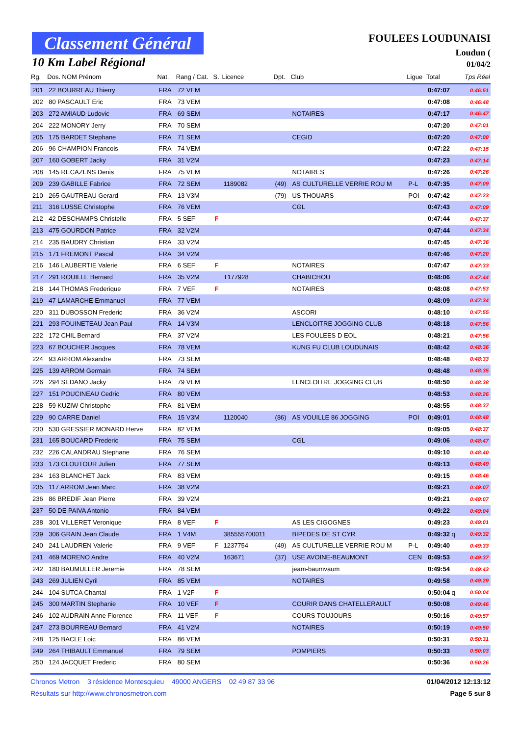Classement Général
10 Km Label Régional
FOULEES LOUDUNAISI
Loudun (
01/04/2
| Rg. | Dos. NOM Prénom | Nat. | Rang / Cat. | S. | Licence | Dpt. | Club | Ligue | Total | Tps Réel |
| --- | --- | --- | --- | --- | --- | --- | --- | --- | --- | --- |
| 201 | 22 BOURREAU Thierry | FRA | 72 VEM | | | | | | 0:47:07 | 0:46:51 |
| 202 | 80 PASCAULT Eric | FRA | 73 VEM | | | | | | 0:47:08 | 0:46:48 |
| 203 | 272 AMIAUD Ludovic | FRA | 69 SEM | | | | NOTAIRES | | 0:47:17 | 0:46:47 |
| 204 | 222 MONORY Jerry | FRA | 70 SEM | | | | | | 0:47:20 | 0:47:01 |
| 205 | 175 BARDET Stephane | FRA | 71 SEM | | | | CEGID | | 0:47:20 | 0:47:00 |
| 206 | 96 CHAMPION Francois | FRA | 74 VEM | | | | | | 0:47:22 | 0:47:15 |
| 207 | 160 GOBERT Jacky | FRA | 31 V2M | | | | | | 0:47:23 | 0:47:14 |
| 208 | 145 RECAZENS Denis | FRA | 75 VEM | | | | NOTAIRES | | 0:47:26 | 0:47:26 |
| 209 | 239 GABILLE Fabrice | FRA | 72 SEM | | 1189082 | (49) | AS CULTURELLE VERRIE ROU M | P-L | 0:47:35 | 0:47:09 |
| 210 | 265 GAUTREAU Gerard | FRA | 13 V3M | | | (79) | US THOUARS | POI | 0:47:42 | 0:47:23 |
| 211 | 316 LUSSE Christophe | FRA | 76 VEM | | | | CGL | | 0:47:43 | 0:47:09 |
| 212 | 42 DESCHAMPS Christelle | FRA | 5 SEF | F | | | | | 0:47:44 | 0:47:37 |
| 213 | 475 GOURDON Patrice | FRA | 32 V2M | | | | | | 0:47:44 | 0:47:34 |
| 214 | 235 BAUDRY Christian | FRA | 33 V2M | | | | | | 0:47:45 | 0:47:36 |
| 215 | 171 FREMONT Pascal | FRA | 34 V2M | | | | | | 0:47:46 | 0:47:20 |
| 216 | 146 LAUBERTIE Valerie | FRA | 6 SEF | F | | | NOTAIRES | | 0:47:47 | 0:47:33 |
| 217 | 291 ROUILLE Bernard | FRA | 35 V2M | | T177928 | | CHABICHOU | | 0:48:06 | 0:47:44 |
| 218 | 144 THOMAS Frederique | FRA | 7 VEF | F | | | NOTAIRES | | 0:48:08 | 0:47:53 |
| 219 | 47 LAMARCHE Emmanuel | FRA | 77 VEM | | | | | | 0:48:09 | 0:47:34 |
| 220 | 311 DUBOSSON Frederic | FRA | 36 V2M | | | | ASCORI | | 0:48:10 | 0:47:55 |
| 221 | 293 FOUINETEAU Jean Paul | FRA | 14 V3M | | | | LENCLOITRE JOGGING CLUB | | 0:48:18 | 0:47:56 |
| 222 | 172 CHIL Bernard | FRA | 37 V2M | | | | LES FOULEES D EOL | | 0:48:21 | 0:47:56 |
| 223 | 67 BOUCHER Jacques | FRA | 78 VEM | | | | KUNG FU CLUB LOUDUNAIS | | 0:48:42 | 0:48:36 |
| 224 | 93 ARROM Alexandre | FRA | 73 SEM | | | | | | 0:48:48 | 0:48:33 |
| 225 | 139 ARROM Germain | FRA | 74 SEM | | | | | | 0:48:48 | 0:48:35 |
| 226 | 294 SEDANO Jacky | FRA | 79 VEM | | | | LENCLOITRE JOGGING CLUB | | 0:48:50 | 0:48:38 |
| 227 | 151 POUCINEAU Cedric | FRA | 80 VEM | | | | | | 0:48:53 | 0:48:26 |
| 228 | 59 KUZIW Christophe | FRA | 81 VEM | | | | | | 0:48:55 | 0:48:37 |
| 229 | 90 CARRE Daniel | FRA | 15 V3M | | 1120040 | (86) | AS VOUILLE 86 JOGGING | POI | 0:49:01 | 0:48:48 |
| 230 | 530 GRESSIER MONARD Herve | FRA | 82 VEM | | | | | | 0:49:05 | 0:48:37 |
| 231 | 165 BOUCARD Frederic | FRA | 75 SEM | | | | CGL | | 0:49:06 | 0:48:47 |
| 232 | 226 CALANDRAU Stephane | FRA | 76 SEM | | | | | | 0:49:10 | 0:48:40 |
| 233 | 173 CLOUTOUR Julien | FRA | 77 SEM | | | | | | 0:49:13 | 0:48:49 |
| 234 | 163 BLANCHET Jack | FRA | 83 VEM | | | | | | 0:49:15 | 0:48:46 |
| 235 | 117 ARROM Jean Marc | FRA | 38 V2M | | | | | | 0:49:21 | 0:49:07 |
| 236 | 86 BREDIF Jean Pierre | FRA | 39 V2M | | | | | | 0:49:21 | 0:49:07 |
| 237 | 50 DE PAIVA Antonio | FRA | 84 VEM | | | | | | 0:49:22 | 0:49:04 |
| 238 | 301 VILLERET Veronique | FRA | 8 VEF | F | | | AS LES CIGOGNES | | 0:49:23 | 0:49:01 |
| 239 | 306 GRAIN Jean Claude | FRA | 1 V4M | | 385555700011 | | BIPEDES DE ST CYR | | 0:49:32 q | 0:49:32 |
| 240 | 241 LAUDREN Valerie | FRA | 9 VEF | F | 1237754 | (49) | AS CULTURELLE VERRIE ROU M | P-L | 0:49:40 | 0:49:33 |
| 241 | 469 MORENO Andre | FRA | 40 V2M | | 163671 | (37) | USE AVOINE-BEAUMONT | CEN | 0:49:53 | 0:49:37 |
| 242 | 180 BAUMULLER Jeremie | FRA | 78 SEM | | | | jeam-baumvaum | | 0:49:54 | 0:49:43 |
| 243 | 269 JULIEN Cyril | FRA | 85 VEM | | | | NOTAIRES | | 0:49:58 | 0:49:29 |
| 244 | 104 SUTCA Chantal | FRA | 1 V2F | F | | | | | 0:50:04 q | 0:50:04 |
| 245 | 300 MARTIN Stephanie | FRA | 10 VEF | F | | | COURIR DANS CHATELLERAULT | | 0:50:08 | 0:49:46 |
| 246 | 102 AUDRAIN Anne Florence | FRA | 11 VEF | F | | | COURS TOUJOURS | | 0:50:16 | 0:49:57 |
| 247 | 273 BOURREAU Bernard | FRA | 41 V2M | | | | NOTAIRES | | 0:50:19 | 0:49:50 |
| 248 | 125 BACLE Loic | FRA | 86 VEM | | | | | | 0:50:31 | 0:50:31 |
| 249 | 264 THIBAULT Emmanuel | FRA | 79 SEM | | | | POMPIERS | | 0:50:33 | 0:50:03 |
| 250 | 124 JACQUET Frederic | FRA | 80 SEM | | | | | | 0:50:36 | 0:50:26 |
Chronos Metron 3 résidence Montesquieu 49000 ANGERS 02 49 87 33 96 01/04/2012 12:13:12
Résultats sur http://www.chronosmetron.com Page 5 sur 8